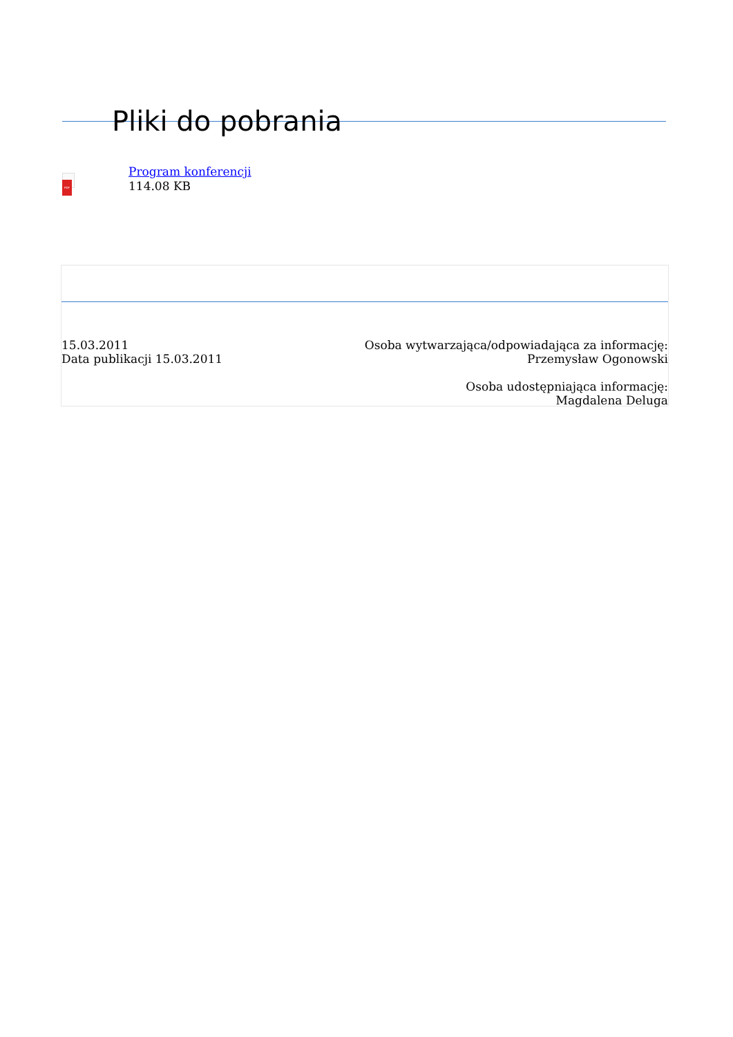Pliki do pobrania
PDF
Program konferencji
114.08 KB
15.03.2011
Data publikacji 15.03.2011
Osoba wytwarzająca/odpowiadająca za informację:
Przemysław Ogonowski
Osoba udostępniająca informację:
Magdalena Deluga